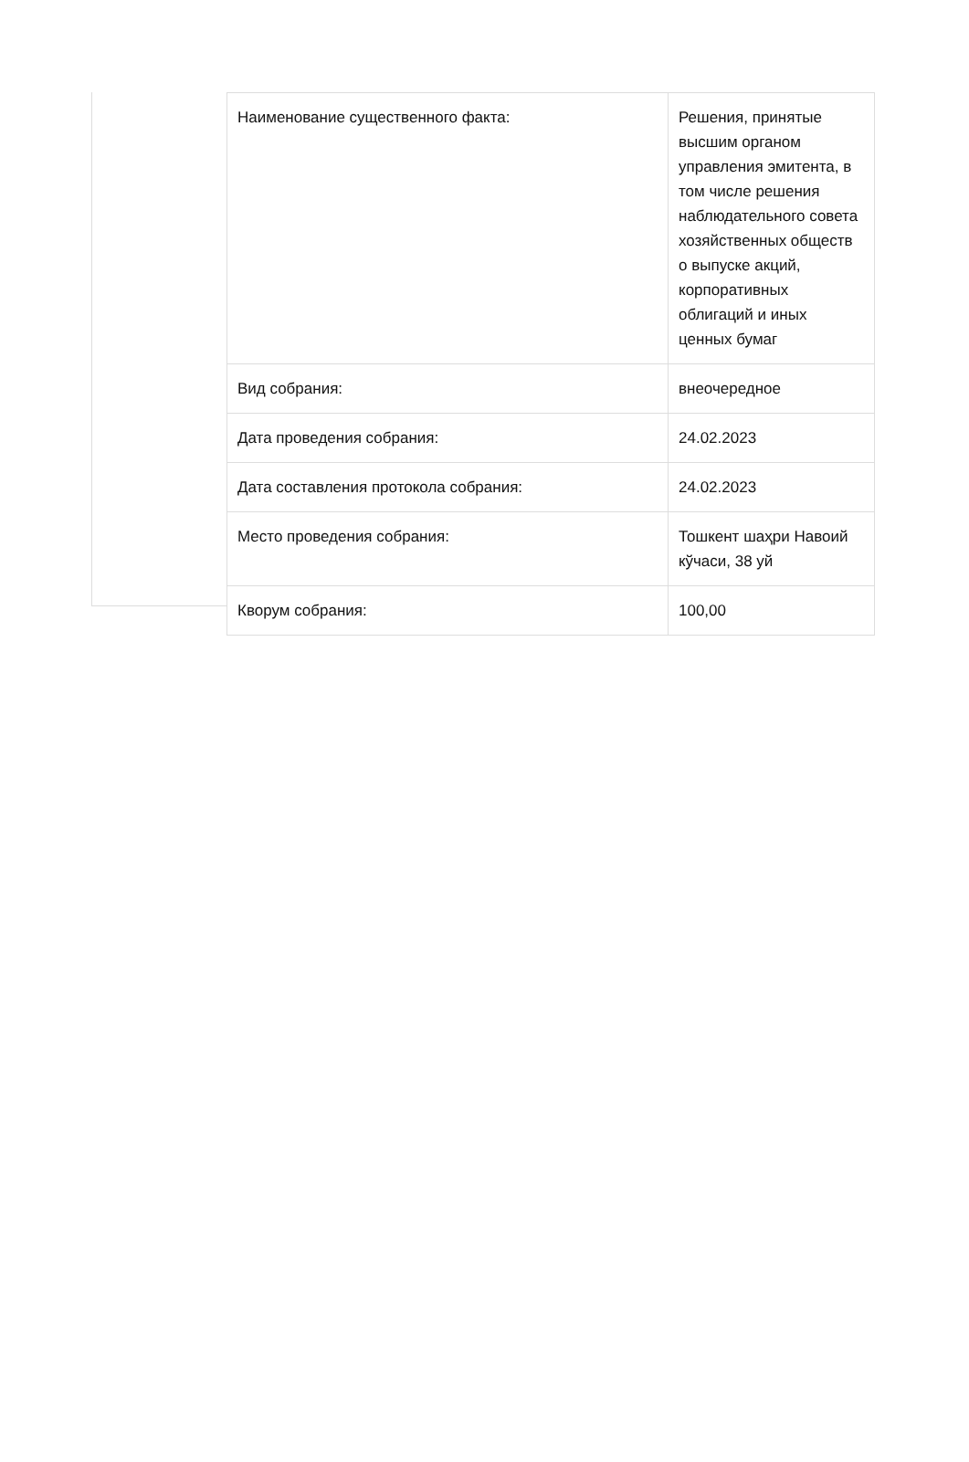| Наименование существенного факта: | Решения, принятые высшим органом управления эмитента, в том числе решения наблюдательного совета хозяйственных обществ о выпуске акций, корпоративных облигаций и иных ценных бумаг |
| Вид собрания: | внеочередное |
| Дата проведения собрания: | 24.02.2023 |
| Дата составления протокола собрания: | 24.02.2023 |
| Место проведения собрания: | Тошкент шаҳри Навоий кўчаси, 38 уй |
| Кворум собрания: | 100,00 |